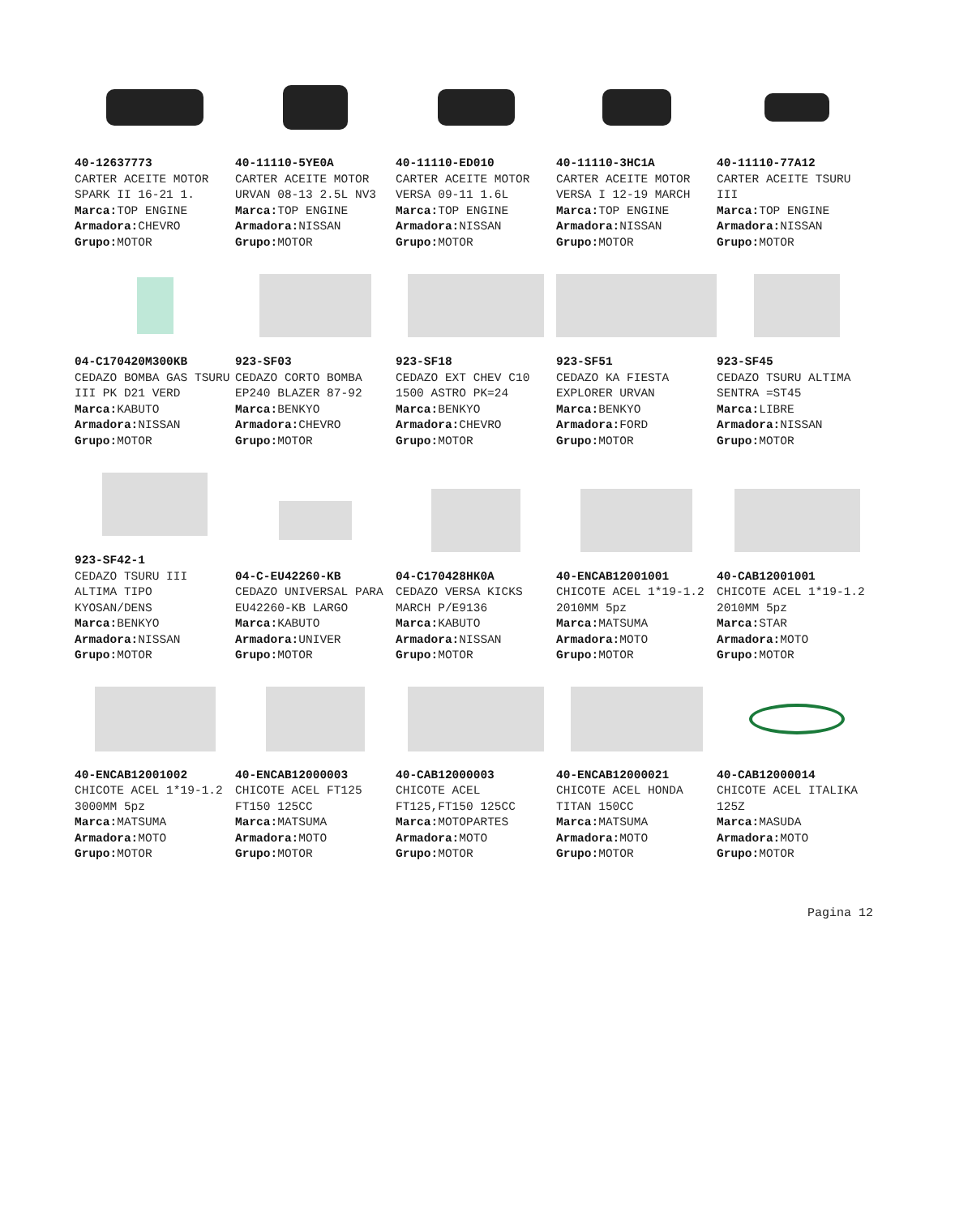| 40-12637773 CARTER ACEITE MOTOR SPARK II 16-21 1. Marca: TOP ENGINE Armadora: CHEVRO Grupo: MOTOR | 40-11110-5YE0A CARTER ACEITE MOTOR URVAN 08-13 2.5L NV3 Marca: TOP ENGINE Armadora: NISSAN Grupo: MOTOR | 40-11110-ED010 CARTER ACEITE MOTOR VERSA 09-11 1.6L Marca: TOP ENGINE Armadora: NISSAN Grupo: MOTOR | 40-11110-3HC1A CARTER ACEITE MOTOR VERSA I 12-19 MARCH Marca: TOP ENGINE Armadora: NISSAN Grupo: MOTOR | 40-11110-77A12 CARTER ACEITE TSURU III Marca: TOP ENGINE Armadora: NISSAN Grupo: MOTOR |
| 04-C170420M300KB CEDAZO BOMBA GAS TSURU III PK D21 VERD Marca: KABUTO Armadora: NISSAN Grupo: MOTOR | 923-SF03 CEDAZO CORTO BOMBA EP240 BLAZER 87-92 Marca: BENKYO Armadora: CHEVRO Grupo: MOTOR | 923-SF18 CEDAZO EXT CHEV C10 1500 ASTRO PK=24 Marca: BENKYO Armadora: CHEVRO Grupo: MOTOR | 923-SF51 CEDAZO KA FIESTA EXPLORER URVAN Marca: BENKYO Armadora: FORD Grupo: MOTOR | 923-SF45 CEDAZO TSURU ALTIMA SENTRA =ST45 Marca: LIBRE Armadora: NISSAN Grupo: MOTOR |
| 923-SF42-1 CEDAZO TSURU III ALTIMA TIPO KYOSAN/DENS Marca: BENKYO Armadora: NISSAN Grupo: MOTOR | 04-C-EU42260-KB CEDAZO UNIVERSAL PARA EU42260-KB LARGO Marca: KABUTO Armadora: UNIVER Grupo: MOTOR | 04-C170428HK0A CEDAZO VERSA KICKS MARCH P/E9136 Marca: KABUTO Armadora: NISSAN Grupo: MOTOR | 40-ENCAB12001001 CHICOTE ACEL 1*19-1.2 2010MM 5pz Marca: MATSUMA Armadora: MOTO Grupo: MOTOR | 40-CAB12001001 CHICOTE ACEL 1*19-1.2 2010MM 5pz Marca: STAR Armadora: MOTO Grupo: MOTOR |
| 40-ENCAB12001002 CHICOTE ACEL 1*19-1.2 3000MM 5pz Marca: MATSUMA Armadora: MOTO Grupo: MOTOR | 40-ENCAB12000003 CHICOTE ACEL FT125 FT150 125CC Marca: MATSUMA Armadora: MOTO Grupo: MOTOR | 40-CAB12000003 CHICOTE ACEL FT125,FT150 125CC Marca: MOTOPARTES Armadora: MOTO Grupo: MOTOR | 40-ENCAB12000021 CHICOTE ACEL HONDA TITAN 150CC Marca: MATSUMA Armadora: MOTO Grupo: MOTOR | 40-CAB12000014 CHICOTE ACEL ITALIKA 125Z Marca: MASUDA Armadora: MOTO Grupo: MOTOR |
Pagina 12